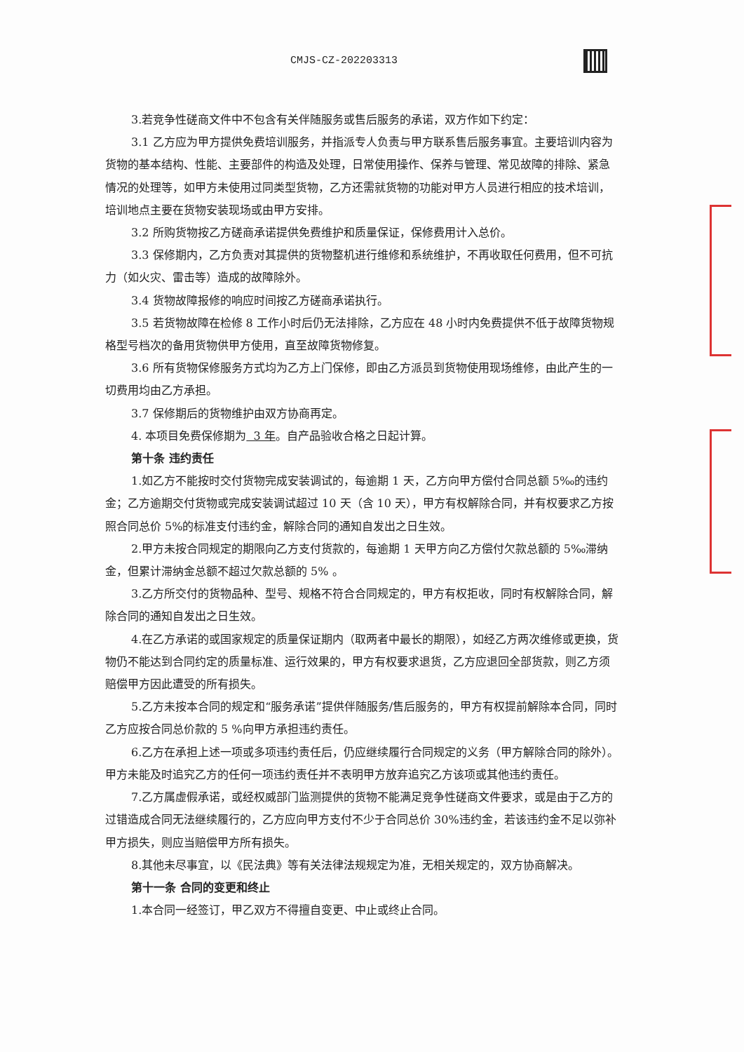CMJS-CZ-202203313
3.若竞争性磋商文件中不包含有关伴随服务或售后服务的承诺，双方作如下约定：
3.1 乙方应为甲方提供免费培训服务，并指派专人负责与甲方联系售后服务事宜。主要培训内容为货物的基本结构、性能、主要部件的构造及处理，日常使用操作、保养与管理、常见故障的排除、紧急情况的处理等，如甲方未使用过同类型货物，乙方还需就货物的功能对甲方人员进行相应的技术培训，培训地点主要在货物安装现场或由甲方安排。
3.2 所购货物按乙方磋商承诺提供免费维护和质量保证，保修费用计入总价。
3.3 保修期内，乙方负责对其提供的货物整机进行维修和系统维护，不再收取任何费用，但不可抗力（如火灾、雷击等）造成的故障除外。
3.4 货物故障报修的响应时间按乙方磋商承诺执行。
3.5 若货物故障在检修 8 工作小时后仍无法排除，乙方应在 48 小时内免费提供不低于故障货物规格型号档次的备用货物供甲方使用，直至故障货物修复。
3.6 所有货物保修服务方式均为乙方上门保修，即由乙方派员到货物使用现场维修，由此产生的一切费用均由乙方承担。
3.7 保修期后的货物维护由双方协商再定。
4. 本项目免费保修期为 3 年。自产品验收合格之日起计算。
第十条 违约责任
1.如乙方不能按时交付货物完成安装调试的，每逾期 1 天，乙方向甲方偿付合同总额 5‰的违约金；乙方逾期交付货物或完成安装调试超过 10 天（含 10 天），甲方有权解除合同，并有权要求乙方按照合同总价 5%的标准支付违约金，解除合同的通知自发出之日生效。
2.甲方未按合同规定的期限向乙方支付货款的，每逾期 1 天甲方向乙方偿付欠款总额的 5‰滞纳金，但累计滞纳金总额不超过欠款总额的 5% 。
3.乙方所交付的货物品种、型号、规格不符合合同规定的，甲方有权拒收，同时有权解除合同，解除合同的通知自发出之日生效。
4.在乙方承诺的或国家规定的质量保证期内（取两者中最长的期限），如经乙方两次维修或更换，货物仍不能达到合同约定的质量标准、运行效果的，甲方有权要求退货，乙方应退回全部货款，则乙方须赔偿甲方因此遭受的所有损失。
5.乙方未按本合同的规定和“服务承诺”提供伴随服务/售后服务的，甲方有权提前解除本合同，同时乙方应按合同总价款的 5 %向甲方承担违约责任。
6.乙方在承担上述一项或多项违约责任后，仍应继续履行合同规定的义务（甲方解除合同的除外）。甲方未能及时追究乙方的任何一项违约责任并不表明甲方放弃追究乙方该项或其他违约责任。
7.乙方属虚假承诺，或经权威部门监测提供的货物不能满足竞争性磋商文件要求，或是由于乙方的过错造成合同无法继续履行的，乙方应向甲方支付不少于合同总价 30%违约金，若该违约金不足以弥补甲方损失，则应当赔偿甲方所有损失。
8.其他未尽事宜，以《民法典》等有关法律法规规定为准，无相关规定的，双方协商解决。
第十一条 合同的变更和终止
1.本合同一经签订，甲乙双方不得擅自变更、中止或终止合同。